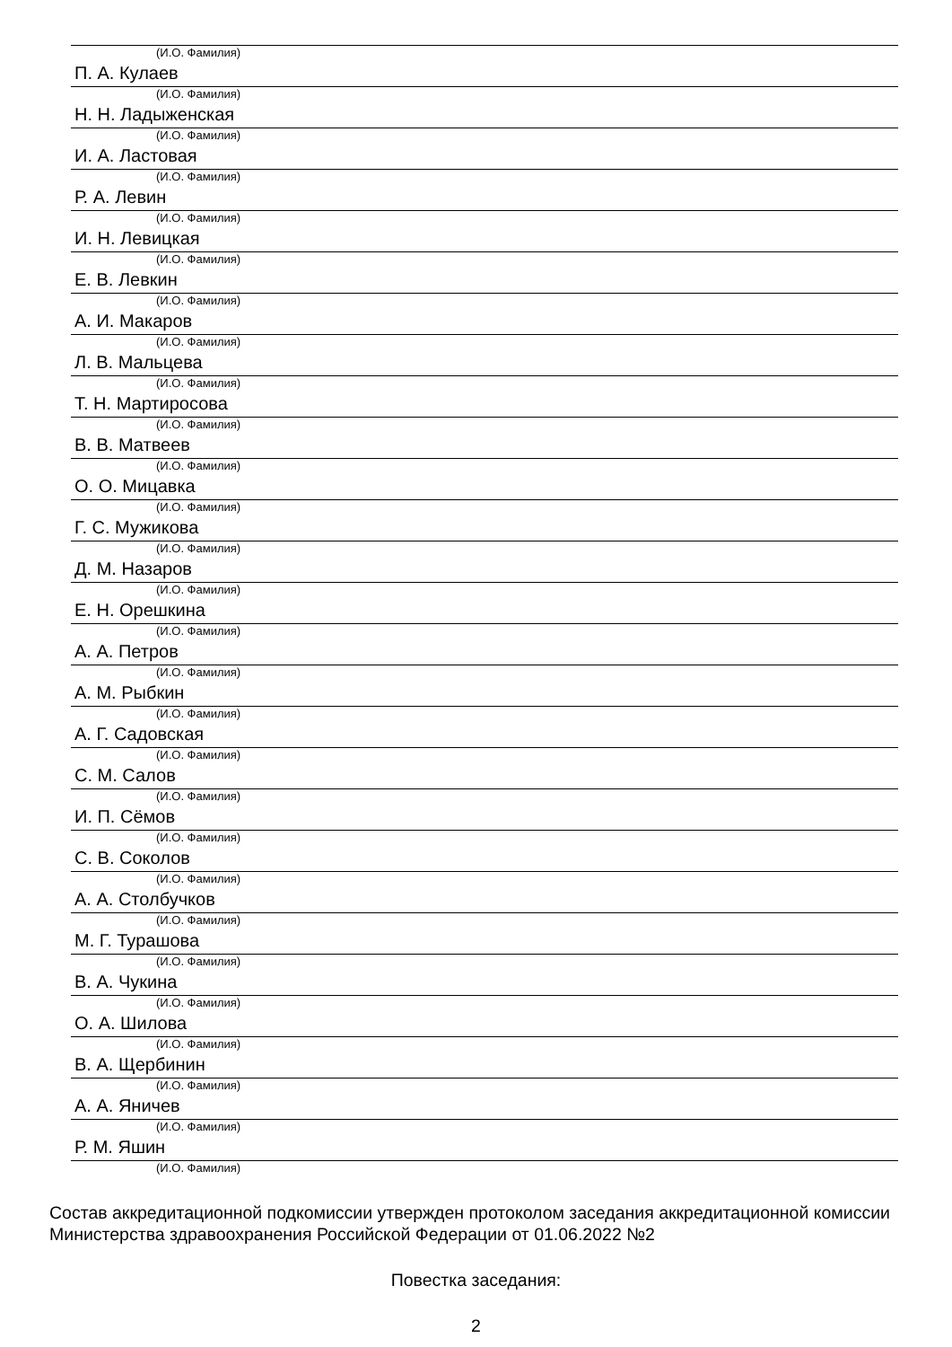(И.О. Фамилия)
П. А. Кулаев
(И.О. Фамилия)
Н. Н. Ладыженская
(И.О. Фамилия)
И. А. Ластовая
(И.О. Фамилия)
Р. А. Левин
(И.О. Фамилия)
И. Н. Левицкая
(И.О. Фамилия)
Е. В. Левкин
(И.О. Фамилия)
А. И. Макаров
(И.О. Фамилия)
Л. В. Мальцева
(И.О. Фамилия)
Т. Н. Мартиросова
(И.О. Фамилия)
В. В. Матвеев
(И.О. Фамилия)
О. О. Мицавка
(И.О. Фамилия)
Г. С. Мужикова
(И.О. Фамилия)
Д. М. Назаров
(И.О. Фамилия)
Е. Н. Орешкина
(И.О. Фамилия)
А. А. Петров
(И.О. Фамилия)
А. М. Рыбкин
(И.О. Фамилия)
А. Г. Садовская
(И.О. Фамилия)
С. М. Салов
(И.О. Фамилия)
И. П. Сёмов
(И.О. Фамилия)
С. В. Соколов
(И.О. Фамилия)
А. А. Столбучков
(И.О. Фамилия)
М. Г. Турашова
(И.О. Фамилия)
В. А. Чукина
(И.О. Фамилия)
О. А. Шилова
(И.О. Фамилия)
В. А. Щербинин
(И.О. Фамилия)
А. А. Яничев
(И.О. Фамилия)
Р. М. Яшин
(И.О. Фамилия)
Состав аккредитационной подкомиссии утвержден протоколом заседания аккредитационной комиссии Министерства здравоохранения Российской Федерации от 01.06.2022 №2
Повестка заседания:
2